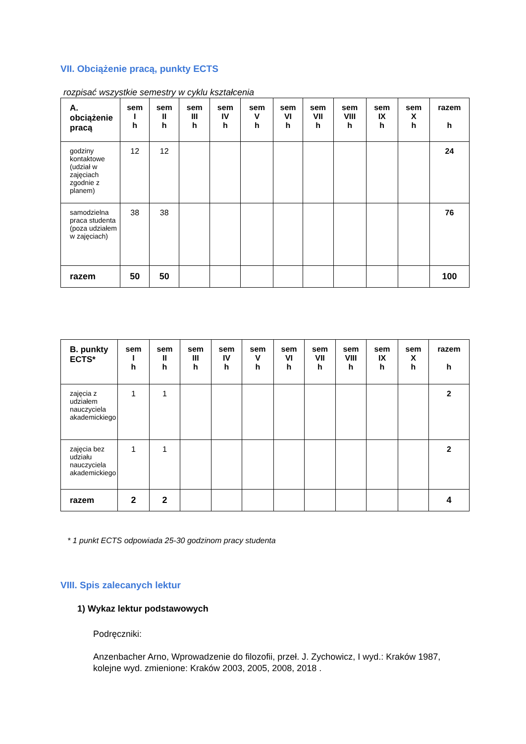VII. Obciążenie pracą, punkty ECTS
rozpisać wszystkie semestry w cyklu kształcenia
| A. obciążenie pracą | sem I h | sem II h | sem III h | sem IV h | sem V h | sem VI h | sem VII h | sem VIII h | sem IX h | sem X h | razem h |
| --- | --- | --- | --- | --- | --- | --- | --- | --- | --- | --- | --- |
| godziny kontaktowe (udział w zajęciach zgodnie z planem) | 12 | 12 | | | | | | | | | 24 |
| samodzielna praca studenta (poza udziałem w zajęciach) | 38 | 38 | | | | | | | | | 76 |
| razem | 50 | 50 | | | | | | | | | 100 |
| B. punkty ECTS* | sem I h | sem II h | sem III h | sem IV h | sem V h | sem VI h | sem VII h | sem VIII h | sem IX h | sem X h | razem h |
| --- | --- | --- | --- | --- | --- | --- | --- | --- | --- | --- | --- |
| zajęcia z udziałem nauczyciela akademickiego | 1 | 1 | | | | | | | | | 2 |
| zajęcia bez udziału nauczyciela akademickiego | 1 | 1 | | | | | | | | | 2 |
| razem | 2 | 2 | | | | | | | | | 4 |
* 1 punkt ECTS odpowiada 25-30 godzinom pracy studenta
VIII. Spis zalecanych lektur
1) Wykaz lektur podstawowych
Podręczniki:
Anzenbacher Arno, Wprowadzenie do filozofii, przeł. J. Zychowicz, I wyd.: Kraków 1987, kolejne wyd. zmienione: Kraków 2003, 2005, 2008, 2018 .